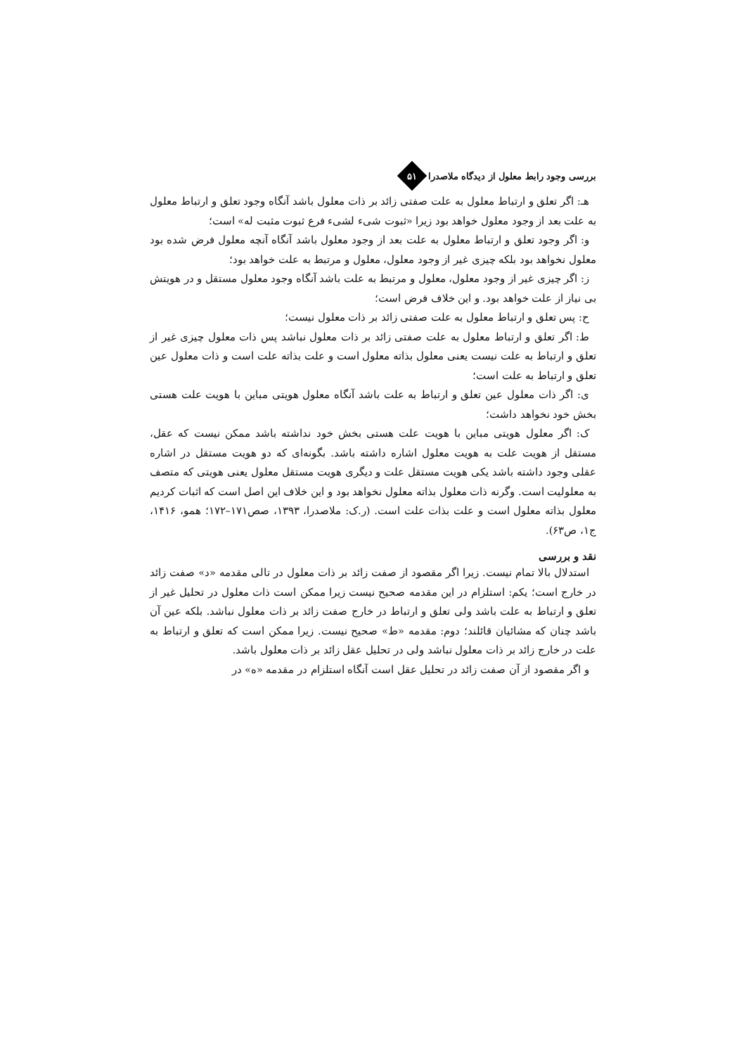بررسی وجود رابط معلول از دیدگاه ملاصدرا
۵۱
هـ: اگر تعلق و ارتباط معلول به علت صفتی زائد بر ذات معلول باشد آنگاه وجود تعلق و ارتباط معلول به علت بعد از وجود معلول خواهد بود زیرا «ثبوت شیء لشیء فرع ثبوت مثبت له» است؛
و: اگر وجود تعلق و ارتباط معلول به علت بعد از وجود معلول باشد آنگاه آنچه معلول فرض شده بود معلول نخواهد بود بلکه چیزی غیر از وجود معلول، معلول و مرتبط به علت خواهد بود؛
ز: اگر چیزی غیر از وجود معلول، معلول و مرتبط به علت باشد آنگاه وجود معلول مستقل و در هویتش بی نیاز از علت خواهد بود. و این خلاف فرض است؛
ح: پس تعلق و ارتباط معلول به علت صفتی زائد بر ذات معلول نیست؛
ط: اگر تعلق و ارتباط معلول به علت صفتی زائد بر ذات معلول نباشد پس ذات معلول چیزی غیر از تعلق و ارتباط به علت نیست یعنی معلول بذاته معلول است و علت بذاته علت است و ذات معلول عین تعلق و ارتباط به علت است؛
ی: اگر ذات معلول عین تعلق و ارتباط به علت باشد آنگاه معلول هویتی مباین با هویت علت هستی بخش خود نخواهد داشت؛
ک: اگر معلول هویتی مباین با هویت علت هستی بخش خود نداشته باشد ممکن نیست که عقل، مستقل از هویت علت به هویت معلول اشاره داشته باشد. بگونه‌ای که دو هویت مستقل در اشاره عقلی وجود داشته باشد یکی هویت مستقل علت و دیگری هویت مستقل معلول یعنی هویتی که متصف به معلولیت است. وگرنه ذات معلول بذاته معلول نخواهد بود و این خلاف این اصل است که اثبات کردیم معلول بذاته معلول است و علت بذات علت است. (ر.ک: ملاصدرا، ۱۳۹۳، صص۱۷۱–۱۷۲؛ همو، ۱۴۱۶، ج۱، ص۶۳).
نقد و بررسی
استدلال بالا تمام نیست. زیرا اگر مقصود از صفت زائد بر ذات معلول در تالی مقدمه «د» صفت زائد در خارج است؛ یکم: استلزام در این مقدمه صحیح نیست زیرا ممکن است ذات معلول در تحلیل غیر از تعلق و ارتباط به علت باشد ولی تعلق و ارتباط در خارج صفت زائد بر ذات معلول نباشد. بلکه عین آن باشد چنان که مشائیان قائلند؛ دوم: مقدمه «ط» صحیح نیست. زیرا ممکن است که تعلق و ارتباط به علت در خارج زائد بر ذات معلول نباشد ولی در تحلیل عقل زائد بر ذات معلول باشد.
و اگر مقصود از آن صفت زائد در تحلیل عقل است آنگاه استلزام در مقدمه «ه» در